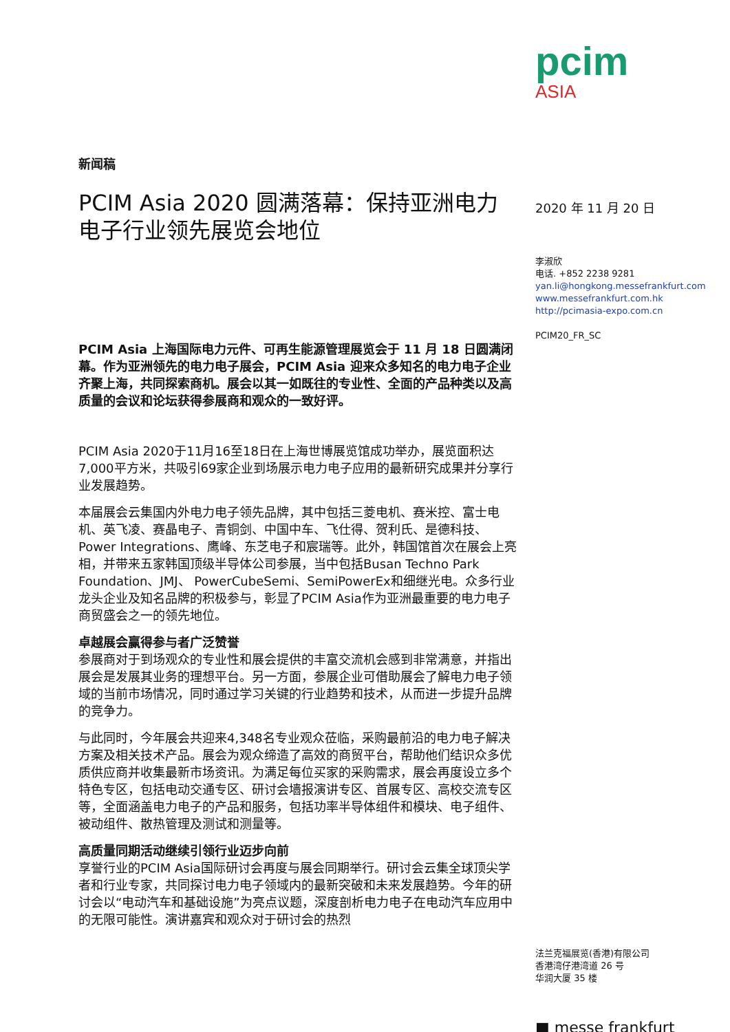新闻稿
PCIM Asia 2020 圆满落幕：保持亚洲电力电子行业领先展览会地位
PCIM Asia 上海国际电力元件、可再生能源管理展览会于 11 月 18 日圆满闭幕。作为亚洲领先的电力电子展会，PCIM Asia 迎来众多知名的电力电子企业齐聚上海，共同探索商机。展会以其一如既往的专业性、全面的产品种类以及高质量的会议和论坛获得参展商和观众的一致好评。
PCIM Asia 2020于11月16至18日在上海世博展览馆成功举办，展览面积达7,000平方米，共吸引69家企业到场展示电力电子应用的最新研究成果并分享行业发展趋势。
本届展会云集国内外电力电子领先品牌，其中包括三菱电机、赛米控、富士电机、英飞凌、赛晶电子、青铜剑、中国中车、飞仕得、贺利氏、是德科技、Power Integrations、鹰峰、东芝电子和宸瑞等。此外，韩国馆首次在展会上亮相，并带来五家韩国顶级半导体公司参展，当中包括Busan Techno Park Foundation、JMJ、 PowerCubeSemi、SemiPowerEx和细继光电。众多行业龙头企业及知名品牌的积极参与，彰显了PCIM Asia作为亚洲最重要的电力电子商贸盛会之一的领先地位。
卓越展会赢得参与者广泛赞誉
参展商对于到场观众的专业性和展会提供的丰富交流机会感到非常满意，并指出展会是发展其业务的理想平台。另一方面，参展企业可借助展会了解电力电子领域的当前市场情况，同时通过学习关键的行业趋势和技术，从而进一步提升品牌的竞争力。
与此同时，今年展会共迎来4,348名专业观众莅临，采购最前沿的电力电子解决方案及相关技术产品。展会为观众缔造了高效的商贸平台，帮助他们结识众多优质供应商并收集最新市场资讯。为满足每位买家的采购需求，展会再度设立多个特色专区，包括电动交通专区、研讨会墙报演讲专区、首展专区、高校交流专区等，全面涵盖电力电子的产品和服务，包括功率半导体组件和模块、电子组件、被动组件、散热管理及测试和测量等。
高质量同期活动继续引领行业迈步向前
享誉行业的PCIM Asia国际研讨会再度与展会同期举行。研讨会云集全球顶尖学者和行业专家，共同探讨电力电子领域内的最新突破和未来发展趋势。今年的研讨会以“电动汽车和基础设施”为亮点议题，深度剖析电力电子在电动汽车应用中的无限可能性。演讲嘉宾和观众对于研讨会的热烈
pcim
ASIA
2020 年 11 月 20 日
李淑欣
电话. +852 2238 9281
yan.li@hongkong.messefrankfurt.com
www.messefrankfurt.com.hk
http://pcimasia-expo.com.cn
PCIM20_FR_SC
法兰克福展览(香港)有限公司
香港湾仔港湾道 26 号
华润大厦 35 楼
■ messe frankfurt